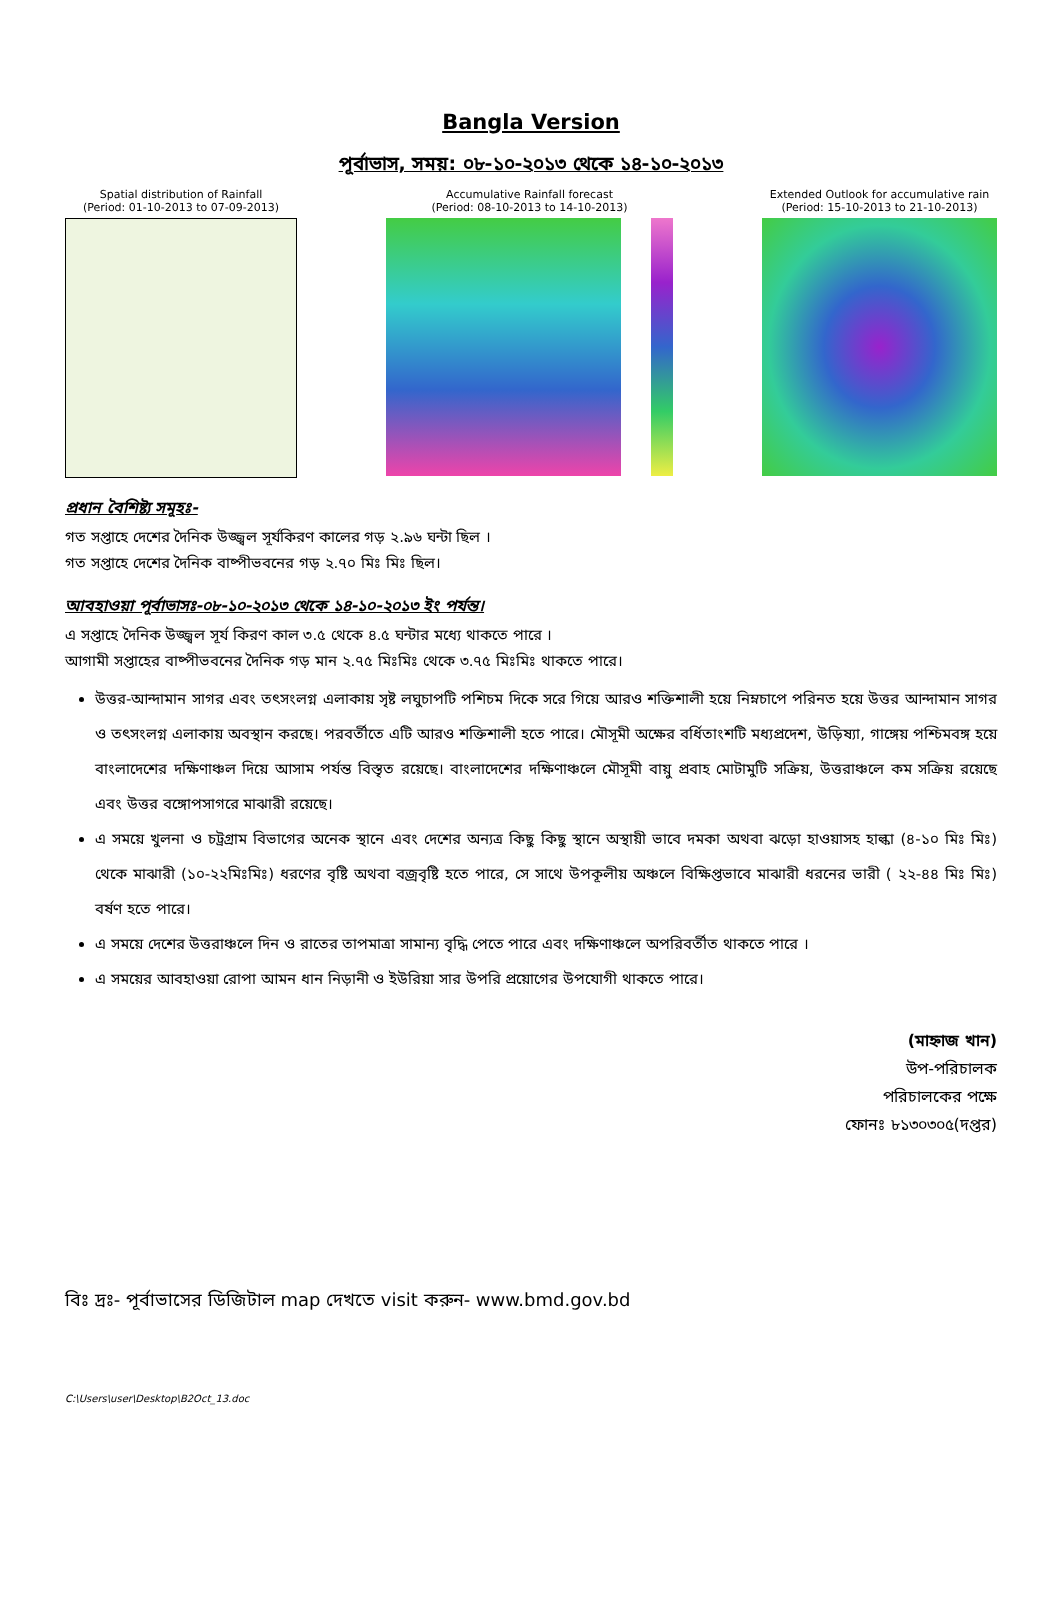Bangla Version
পূর্বাভাস, সময়: ০৮-১০-২০১৩ থেকে ১৪-১০-২০১৩
Spatial distribution of Rainfall
(Period: 01-10-2013 to 07-09-2013)
Accumulative Rainfall forecast
(Period: 08-10-2013 to 14-10-2013)
Extended Outlook for accumulative rain
(Period: 15-10-2013 to 21-10-2013)
প্রধান বৈশিষ্ট্য সমূহঃ-
গত সপ্তাহে দেশের দৈনিক উজ্জ্বল সূর্যকিরণ কালের গড় ২.৯৬ ঘন্টা ছিল ।
গত সপ্তাহে দেশের দৈনিক বাষ্পীভবনের গড় ২.৭০ মিঃ মিঃ ছিল।
আবহাওয়া পূর্বাভাসঃ-০৮-১০-২০১৩ থেকে ১৪-১০-২০১৩ ইং পর্যন্ত।
এ সপ্তাহে দৈনিক উজ্জ্বল সূর্য কিরণ কাল ৩.৫ থেকে ৪.৫ ঘন্টার মধ্যে থাকতে পারে ।
আগামী সপ্তাহের বাষ্পীভবনের দৈনিক গড় মান ২.৭৫ মিঃমিঃ থেকে ৩.৭৫ মিঃমিঃ থাকতে পারে।
উত্তর-আন্দামান সাগর এবং তৎসংলগ্ন এলাকায় সৃষ্ট লঘুচাপটি পশিচম দিকে সরে গিয়ে আরও শক্তিশালী হয়ে নিম্নচাপে পরিনত হয়ে উত্তর আন্দামান সাগর ও তৎসংলগ্ন এলাকায় অবস্থান করছে। পরবর্তীতে এটি আরও শক্তিশালী হতে পারে। মৌসূমী অক্ষের বর্ধিতাংশটি মধ্যপ্রদেশ, উড়িষ্যা, গাঙ্গেয় পশ্চিমবঙ্গ হয়ে বাংলাদেশের দক্ষিণাঞ্চল দিয়ে আসাম পর্যন্ত বিস্তৃত রয়েছে। বাংলাদেশের দক্ষিণাঞ্চলে মৌসূমী বায়ু প্রবাহ মোটামুটি সক্রিয়, উত্তরাঞ্চলে কম সক্রিয় রয়েছে এবং উত্তর বঙ্গোপসাগরে মাঝারী রয়েছে।
এ সময়ে খুলনা ও চট্রগ্রাম বিভাগের অনেক স্থানে এবং দেশের অন্যত্র কিছু কিছু স্থানে অস্থায়ী ভাবে দমকা অথবা ঝড়ো হাওয়াসহ হাল্কা (৪-১০ মিঃ মিঃ) থেকে মাঝারী (১০-২২মিঃমিঃ) ধরণের বৃষ্টি অথবা বজ্রবৃষ্টি হতে পারে, সে সাথে উপকূলীয় অঞ্চলে বিক্ষিপ্তভাবে মাঝারী ধরনের ভারী ( ২২-৪৪ মিঃ মিঃ) বর্ষণ হতে পারে।
এ সময়ে দেশের উত্তরাঞ্চলে দিন ও রাতের তাপমাত্রা সামান্য বৃদ্ধি পেতে পারে এবং দক্ষিণাঞ্চলে অপরিবর্তীত থাকতে পারে ।
এ সময়ের আবহাওয়া রোপা আমন ধান নিড়ানী ও ইউরিয়া সার উপরি প্রয়োগের উপযোগী থাকতে পারে।
(মাহ্নাজ খান)
উপ-পরিচালক
পরিচালকের পক্ষে
ফোনঃ ৮১৩০৩০৫(দপ্তর)
বিঃ দ্রঃ- পূর্বাভাসের ডিজিটাল map দেখতে visit করুন- www.bmd.gov.bd
C:\Users\user\Desktop\B2Oct_13.doc